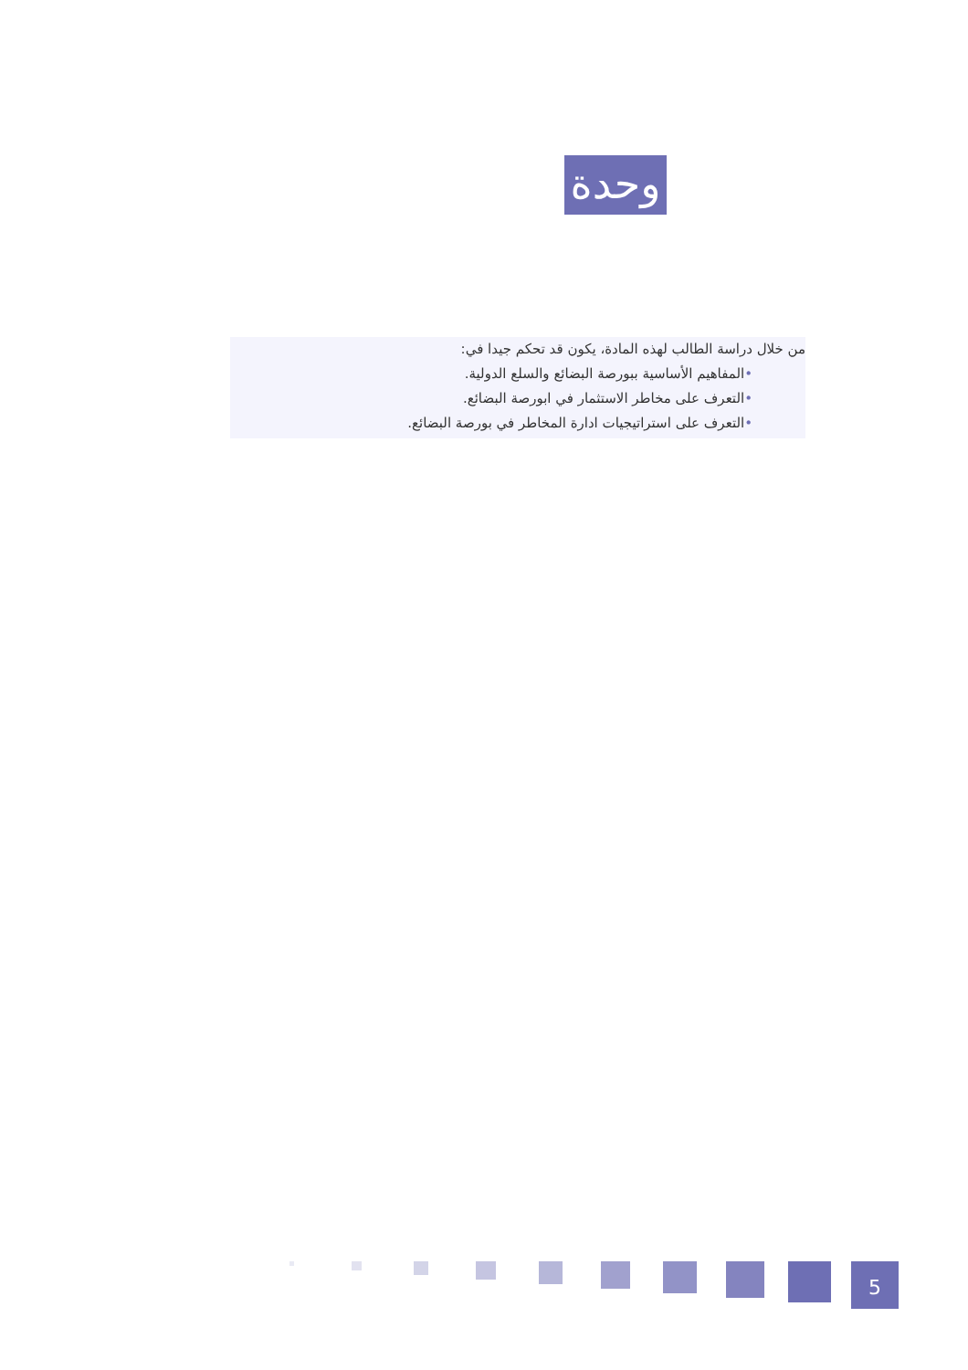وحدة
من خلال دراسة الطالب لهذه المادة، يكون قد تحكم جيدا في:
•المفاهيم الأساسية ببورصة البضائع والسلع الدولية.
•التعرف على مخاطر الاستثمار في ابورصة البضائع.
•التعرف على استراتيجيات ادارة المخاطر في بورصة البضائع.
5